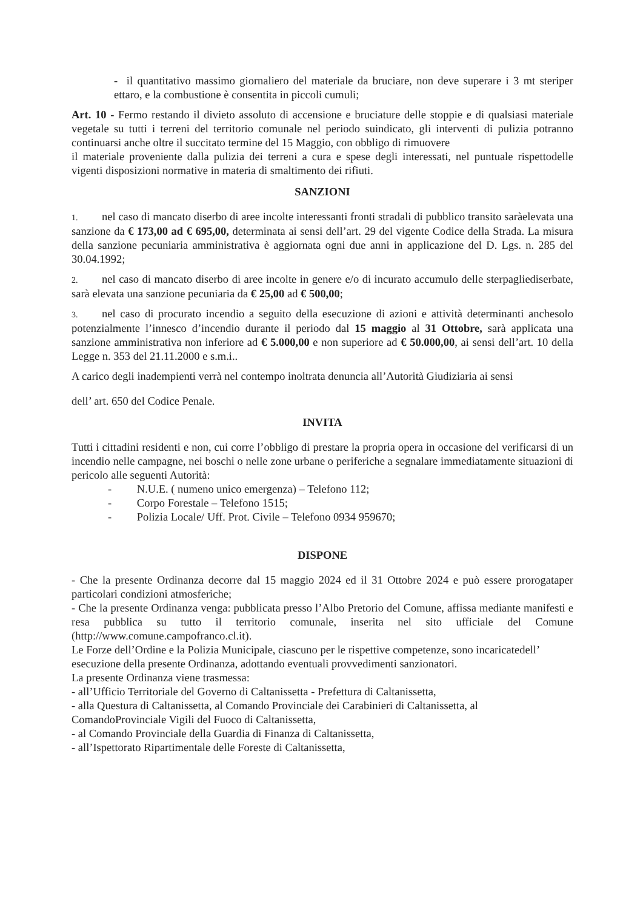- il quantitativo massimo giornaliero del materiale da bruciare, non deve superare i 3 mt steriper ettaro, e la combustione è consentita in piccoli cumuli;
Art. 10 - Fermo restando il divieto assoluto di accensione e bruciature delle stoppie e di qualsiasi materiale vegetale su tutti i terreni del territorio comunale nel periodo suindicato, gli interventi di pulizia potranno continuarsi anche oltre il succitato termine del 15 Maggio, con obbligo di rimuovere
il materiale proveniente dalla pulizia dei terreni a cura e spese degli interessati, nel puntuale rispettodelle vigenti disposizioni normative in materia di smaltimento dei rifiuti.
SANZIONI
1. nel caso di mancato diserbo di aree incolte interessanti fronti stradali di pubblico transito saràelevata una sanzione da € 173,00 ad € 695,00, determinata ai sensi dell’art. 29 del vigente Codice della Strada. La misura della sanzione pecuniaria amministrativa è aggiornata ogni due anni in applicazione del D. Lgs. n. 285 del 30.04.1992;
2. nel caso di mancato diserbo di aree incolte in genere e/o di incurato accumulo delle sterpagliediserbate, sarà elevata una sanzione pecuniaria da € 25,00 ad € 500,00;
3. nel caso di procurato incendio a seguito della esecuzione di azioni e attività determinanti anchesolo potenzialmente l’innesco d’incendio durante il periodo dal 15 maggio al 31 Ottobre, sarà applicata una sanzione amministrativa non inferiore ad € 5.000,00 e non superiore ad € 50.000,00, ai sensi dell’art. 10 della Legge n. 353 del 21.11.2000 e s.m.i..
A carico degli inadempienti verrà nel contempo inoltrata denuncia all’Autorità Giudiziaria ai sensi
dell’ art. 650 del Codice Penale.
INVITA
Tutti i cittadini residenti e non, cui corre l’obbligo di prestare la propria opera in occasione del verificarsi di un incendio nelle campagne, nei boschi o nelle zone urbane o periferiche a segnalare immediatamente situazioni di pericolo alle seguenti Autorità:
- N.U.E. ( numeno unico emergenza) – Telefono 112;
- Corpo Forestale – Telefono 1515;
- Polizia Locale/ Uff. Prot. Civile – Telefono 0934 959670;
DISPONE
- Che la presente Ordinanza decorre dal 15 maggio 2024 ed il 31 Ottobre 2024 e può essere prorogataper particolari condizioni atmosferiche;
- Che la presente Ordinanza venga: pubblicata presso l’Albo Pretorio del Comune, affissa mediante manifesti e resa pubblica su tutto il territorio comunale, inserita nel sito ufficiale del Comune (http://www.comune.campofranco.cl.it).
Le Forze dell’Ordine e la Polizia Municipale, ciascuno per le rispettive competenze, sono incaricatedell’ esecuzione della presente Ordinanza, adottando eventuali provvedimenti sanzionatori.
La presente Ordinanza viene trasmessa:
- all’Ufficio Territoriale del Governo di Caltanissetta - Prefettura di Caltanissetta,
- alla Questura di Caltanissetta, al Comando Provinciale dei Carabinieri di Caltanissetta, al ComandoProvinciale Vigili del Fuoco di Caltanissetta,
- al Comando Provinciale della Guardia di Finanza di Caltanissetta,
- all’Ispettorato Ripartimentale delle Foreste di Caltanissetta,